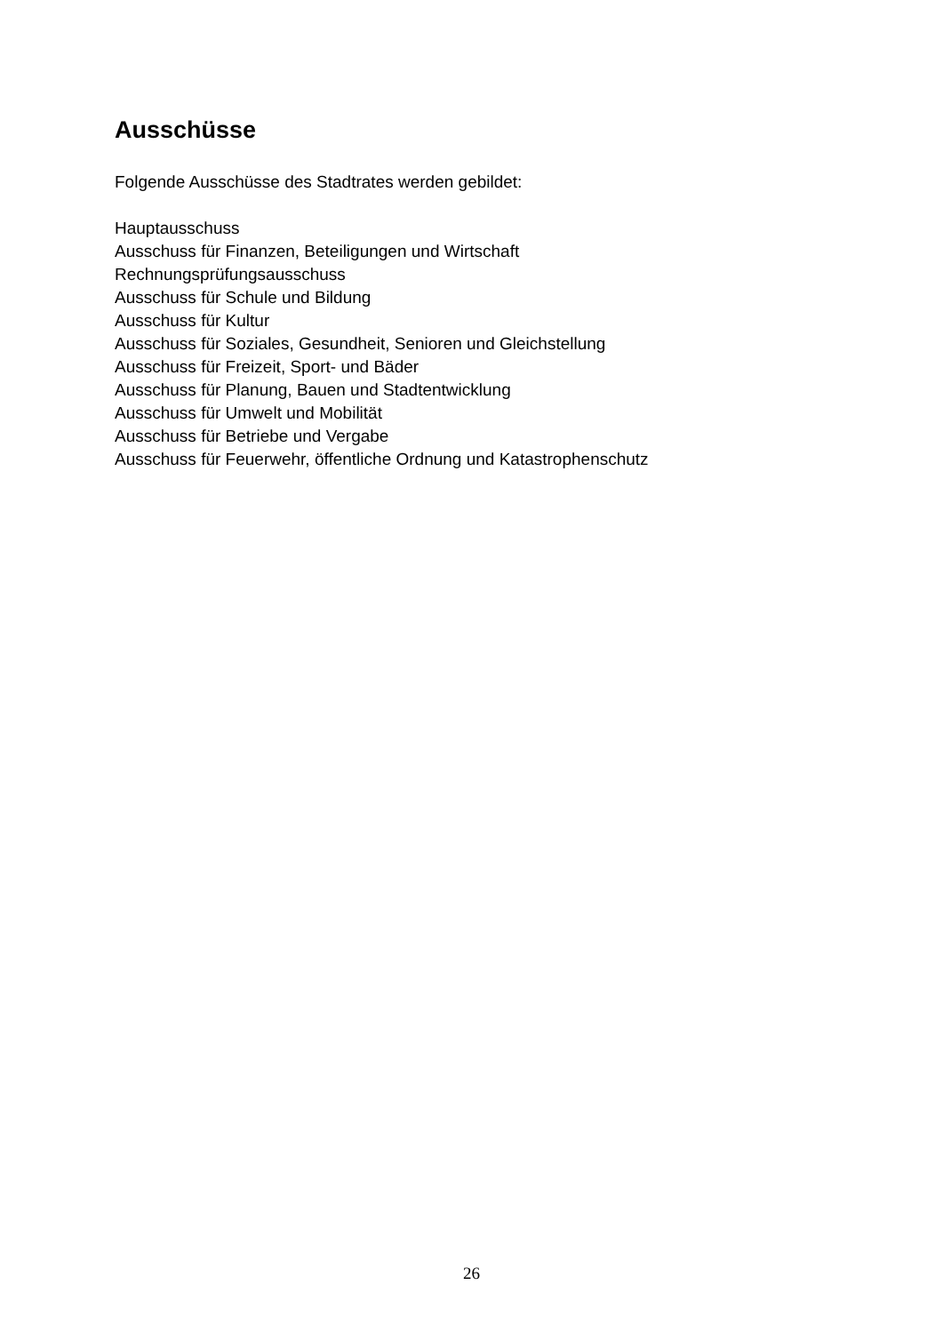Ausschüsse
Folgende Ausschüsse des Stadtrates werden gebildet:
Hauptausschuss
Ausschuss für Finanzen, Beteiligungen und Wirtschaft
Rechnungsprüfungsausschuss
Ausschuss für Schule und Bildung
Ausschuss für Kultur
Ausschuss für Soziales, Gesundheit, Senioren und Gleichstellung
Ausschuss für Freizeit, Sport- und Bäder
Ausschuss für Planung, Bauen und Stadtentwicklung
Ausschuss für Umwelt und Mobilität
Ausschuss für Betriebe und Vergabe
Ausschuss für Feuerwehr, öffentliche Ordnung und Katastrophenschutz
26